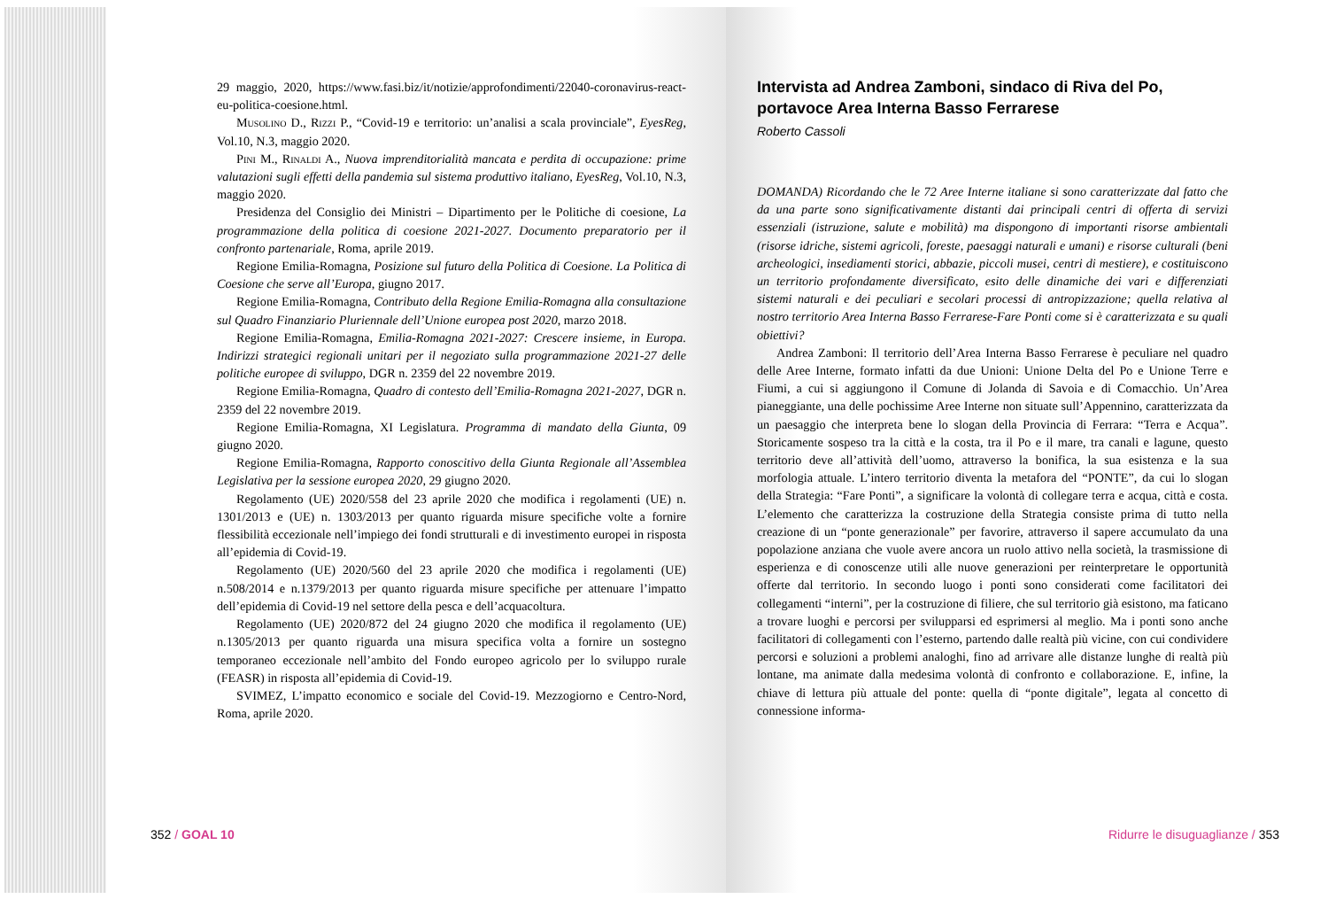29 maggio, 2020, https://www.fasi.biz/it/notizie/approfondimenti/22040-coronavirus-react-eu-politica-coesione.html.
Musolino D., Rizzi P., “Covid-19 e territorio: un’analisi a scala provinciale”, EyesReg, Vol.10, N.3, maggio 2020.
Pini M., Rinaldi A., Nuova imprenditorialità mancata e perdita di occupazione: prime valutazioni sugli effetti della pandemia sul sistema produttivo italiano, EyesReg, Vol.10, N.3, maggio 2020.
Presidenza del Consiglio dei Ministri – Dipartimento per le Politiche di coesione, La programmazione della politica di coesione 2021-2027. Documento preparatorio per il confronto partenariale, Roma, aprile 2019.
Regione Emilia-Romagna, Posizione sul futuro della Politica di Coesione. La Politica di Coesione che serve all’Europa, giugno 2017.
Regione Emilia-Romagna, Contributo della Regione Emilia-Romagna alla consultazione sul Quadro Finanziario Pluriennale dell’Unione europea post 2020, marzo 2018.
Regione Emilia-Romagna, Emilia-Romagna 2021-2027: Crescere insieme, in Europa. Indirizzi strategici regionali unitari per il negoziato sulla programmazione 2021-27 delle politiche europee di sviluppo, DGR n. 2359 del 22 novembre 2019.
Regione Emilia-Romagna, Quadro di contesto dell’Emilia-Romagna 2021-2027, DGR n. 2359 del 22 novembre 2019.
Regione Emilia-Romagna, XI Legislatura. Programma di mandato della Giunta, 09 giugno 2020.
Regione Emilia-Romagna, Rapporto conoscitivo della Giunta Regionale all’Assemblea Legislativa per la sessione europea 2020, 29 giugno 2020.
Regolamento (UE) 2020/558 del 23 aprile 2020 che modifica i regolamenti (UE) n. 1301/2013 e (UE) n. 1303/2013 per quanto riguarda misure specifiche volte a fornire flessibilità eccezionale nell’impiego dei fondi strutturali e di investimento europei in risposta all’epidemia di Covid-19.
Regolamento (UE) 2020/560 del 23 aprile 2020 che modifica i regolamenti (UE) n.508/2014 e n.1379/2013 per quanto riguarda misure specifiche per attenuare l’impatto dell’epidemia di Covid-19 nel settore della pesca e dell’acquacoltura.
Regolamento (UE) 2020/872 del 24 giugno 2020 che modifica il regolamento (UE) n.1305/2013 per quanto riguarda una misura specifica volta a fornire un sostegno temporaneo eccezionale nell’ambito del Fondo europeo agricolo per lo sviluppo rurale (FEASR) in risposta all’epidemia di Covid-19.
SVIMEZ, L’impatto economico e sociale del Covid-19. Mezzogiorno e Centro-Nord, Roma, aprile 2020.
352 / GOAL 10
Intervista ad Andrea Zamboni, sindaco di Riva del Po, portavoce Area Interna Basso Ferrarese
Roberto Cassoli
DOMANDA) Ricordando che le 72 Aree Interne italiane si sono caratterizzate dal fatto che da una parte sono significativamente distanti dai principali centri di offerta di servizi essenziali (istruzione, salute e mobilità) ma dispongono di importanti risorse ambientali (risorse idriche, sistemi agricoli, foreste, paesaggi naturali e umani) e risorse culturali (beni archeologici, insediamenti storici, abbazie, piccoli musei, centri di mestiere), e costituiscono un territorio profondamente diversificato, esito delle dinamiche dei vari e differenziati sistemi naturali e dei peculiari e secolari processi di antropizzazione; quella relativa al nostro territorio Area Interna Basso Ferrarese-Fare Ponti come si è caratterizzata e su quali obiettivi?
Andrea Zamboni: Il territorio dell’Area Interna Basso Ferrarese è peculiare nel quadro delle Aree Interne, formato infatti da due Unioni: Unione Delta del Po e Unione Terre e Fiumi, a cui si aggiungono il Comune di Jolanda di Savoia e di Comacchio. Un’Area pianeggiante, una delle pochissime Aree Interne non situate sull’Appennino, caratterizzata da un paesaggio che interpreta bene lo slogan della Provincia di Ferrara: “Terra e Acqua”. Storicamente sospeso tra la città e la costa, tra il Po e il mare, tra canali e lagune, questo territorio deve all’attività dell’uomo, attraverso la bonifica, la sua esistenza e la sua morfologia attuale. L’intero territorio diventa la metafora del “PONTE”, da cui lo slogan della Strategia: “Fare Ponti”, a significare la volontà di collegare terra e acqua, città e costa. L’elemento che caratterizza la costruzione della Strategia consiste prima di tutto nella creazione di un “ponte generazionale” per favorire, attraverso il sapere accumulato da una popolazione anziana che vuole avere ancora un ruolo attivo nella società, la trasmissione di esperienza e di conoscenze utili alle nuove generazioni per reinterpretare le opportunità offerte dal territorio. In secondo luogo i ponti sono considerati come facilitatori dei collegamenti “interni”, per la costruzione di filiere, che sul territorio già esistono, ma faticano a trovare luoghi e percorsi per svilupparsi ed esprimersi al meglio. Ma i ponti sono anche facilitatori di collegamenti con l’esterno, partendo dalle realtà più vicine, con cui condividere percorsi e soluzioni a problemi analoghi, fino ad arrivare alle distanze lunghe di realtà più lontane, ma animate dalla medesima volontà di confronto e collaborazione. E, infine, la chiave di lettura più attuale del ponte: quella di “ponte digitale”, legata al concetto di connessione informa-
Ridurre le disuguaglianze / 353